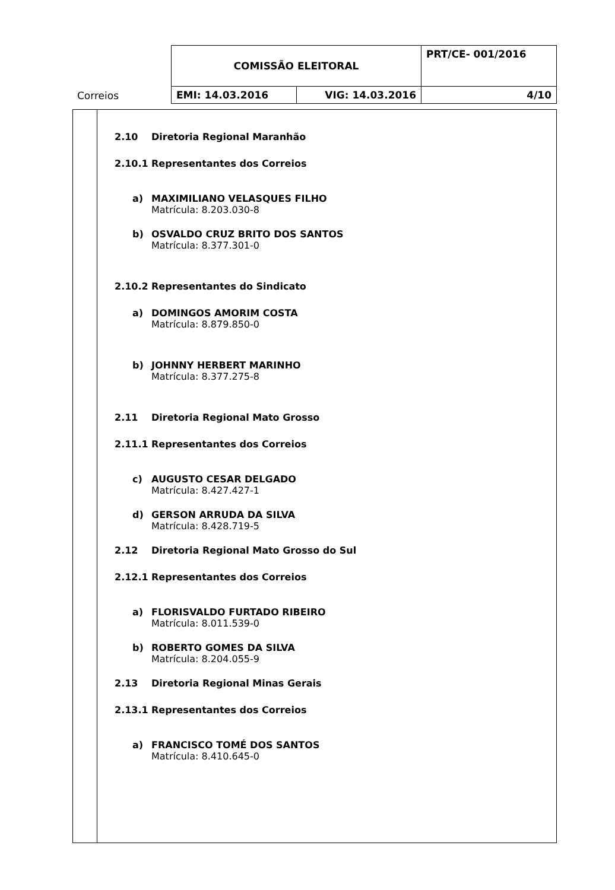| Correios | COMISSÃO ELEITORAL | | PRT/CE- 001/2016 |
| | EMI: 14.03.2016 | VIG: 14.03.2016 | 4/10 |
2.10 Diretoria Regional Maranhão
2.10.1 Representantes dos Correios
a) MAXIMILIANO VELASQUES FILHO
Matrícula: 8.203.030-8
b) OSVALDO CRUZ BRITO DOS SANTOS
Matrícula: 8.377.301-0
2.10.2 Representantes do Sindicato
a) DOMINGOS AMORIM COSTA
Matrícula: 8.879.850-0
b) JOHNNY HERBERT MARINHO
Matrícula: 8.377.275-8
2.11 Diretoria Regional Mato Grosso
2.11.1 Representantes dos Correios
c) AUGUSTO CESAR DELGADO
Matrícula: 8.427.427-1
d) GERSON ARRUDA DA SILVA
Matrícula: 8.428.719-5
2.12 Diretoria Regional Mato Grosso do Sul
2.12.1 Representantes dos Correios
a) FLORISVALDO FURTADO RIBEIRO
Matrícula: 8.011.539-0
b) ROBERTO GOMES DA SILVA
Matrícula: 8.204.055-9
2.13 Diretoria Regional Minas Gerais
2.13.1 Representantes dos Correios
a) FRANCISCO TOMÉ DOS SANTOS
Matrícula: 8.410.645-0